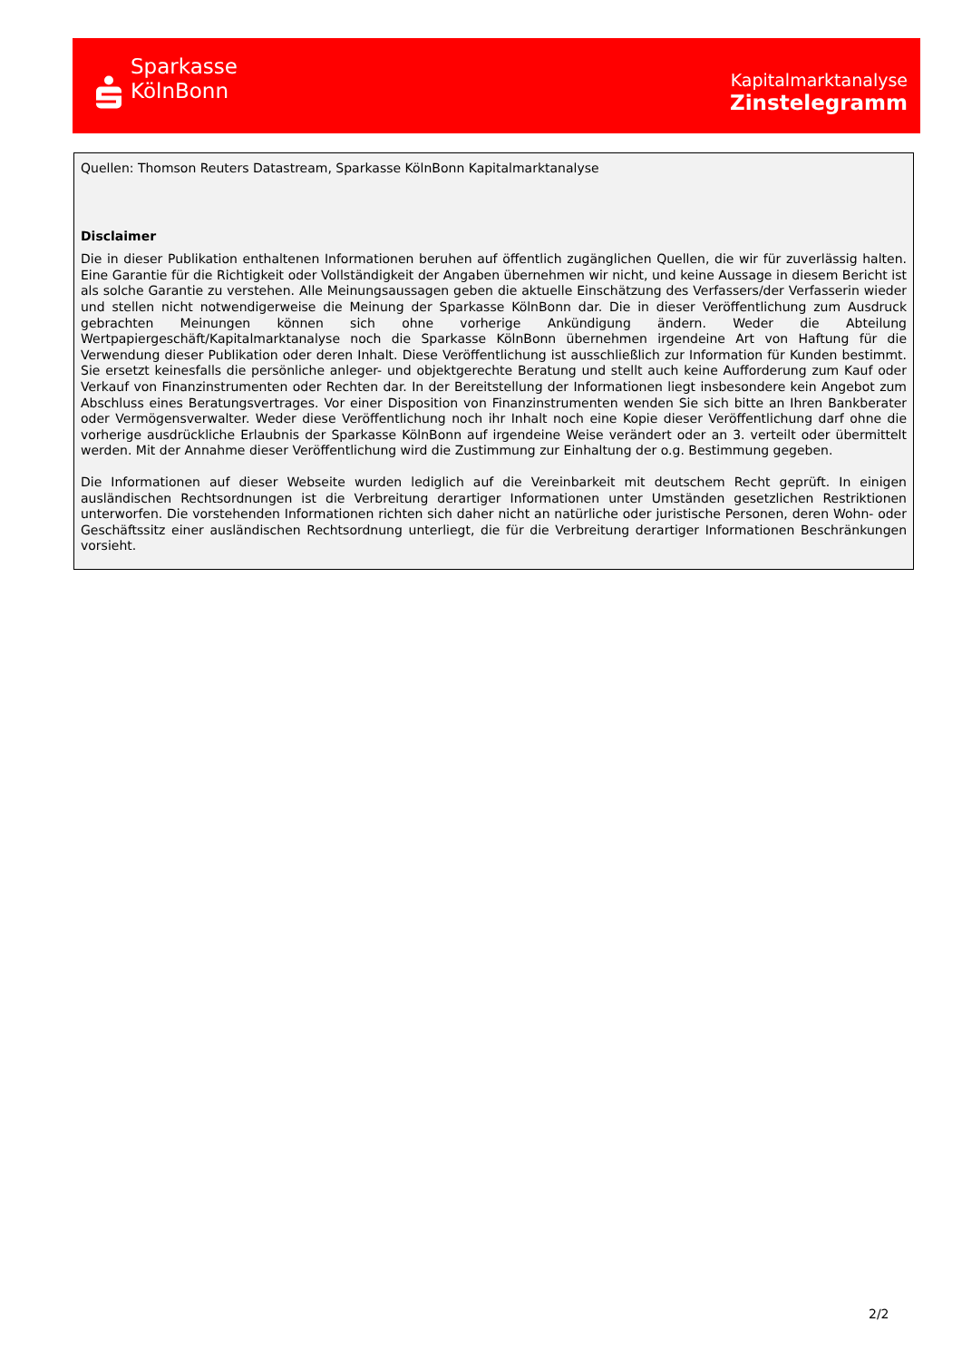Sparkasse
KölnBonn
Kapitalmarktanalyse
Zinstelegramm
Quellen: Thomson Reuters Datastream, Sparkasse KölnBonn Kapitalmarktanalyse
Disclaimer
Die in dieser Publikation enthaltenen Informationen beruhen auf öffentlich zugänglichen Quellen, die wir für zuverlässig halten. Eine Garantie für die Richtigkeit oder Vollständigkeit der Angaben übernehmen wir nicht, und keine Aussage in diesem Bericht ist als solche Garantie zu verstehen. Alle Meinungsaussagen geben die aktuelle Einschätzung des Verfassers/der Verfasserin wieder und stellen nicht notwendigerweise die Meinung der Sparkasse KölnBonn dar. Die in dieser Veröffentlichung zum Ausdruck gebrachten Meinungen können sich ohne vorherige Ankündigung ändern. Weder die Abteilung Wertpapiergeschäft/Kapitalmarktanalyse noch die Sparkasse KölnBonn übernehmen irgendeine Art von Haftung für die Verwendung dieser Publikation oder deren Inhalt. Diese Veröffentlichung ist ausschließlich zur Information für Kunden bestimmt. Sie ersetzt keinesfalls die persönliche anleger- und objektgerechte Beratung und stellt auch keine Aufforderung zum Kauf oder Verkauf von Finanzinstrumenten oder Rechten dar. In der Bereitstellung der Informationen liegt insbesondere kein Angebot zum Abschluss eines Beratungsvertrages. Vor einer Disposition von Finanzinstrumenten wenden Sie sich bitte an Ihren Bankberater oder Vermögensverwalter. Weder diese Veröffentlichung noch ihr Inhalt noch eine Kopie dieser Veröffentlichung darf ohne die vorherige ausdrückliche Erlaubnis der Sparkasse KölnBonn auf irgendeine Weise verändert oder an 3. verteilt oder übermittelt werden. Mit der Annahme dieser Veröffentlichung wird die Zustimmung zur Einhaltung der o.g. Bestimmung gegeben.
Die Informationen auf dieser Webseite wurden lediglich auf die Vereinbarkeit mit deutschem Recht geprüft. In einigen ausländischen Rechtsordnungen ist die Verbreitung derartiger Informationen unter Umständen gesetzlichen Restriktionen unterworfen. Die vorstehenden Informationen richten sich daher nicht an natürliche oder juristische Personen, deren Wohn- oder Geschäftssitz einer ausländischen Rechtsordnung unterliegt, die für die Verbreitung derartiger Informationen Beschränkungen vorsieht.
2/2